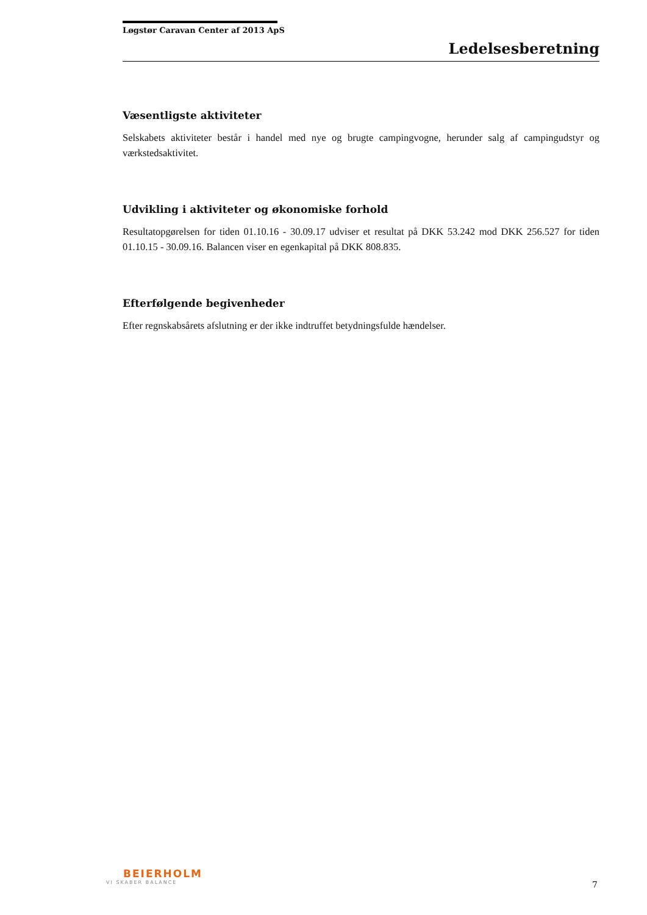Løgstør Caravan Center af 2013 ApS
Ledelsesberetning
Væsentligste aktiviteter
Selskabets aktiviteter består i handel med nye og brugte campingvogne, herunder salg af campingudstyr og værkstedsaktivitet.
Udvikling i aktiviteter og økonomiske forhold
Resultatopgørelsen for tiden 01.10.16 - 30.09.17 udviser et resultat på DKK 53.242 mod DKK 256.527 for tiden 01.10.15 - 30.09.16. Balancen viser en egenkapital på DKK 808.835.
Efterfølgende begivenheder
Efter regnskabsårets afslutning er der ikke indtruffet betydningsfulde hændelser.
BEIERHOLM
VI SKABER BALANCE
7